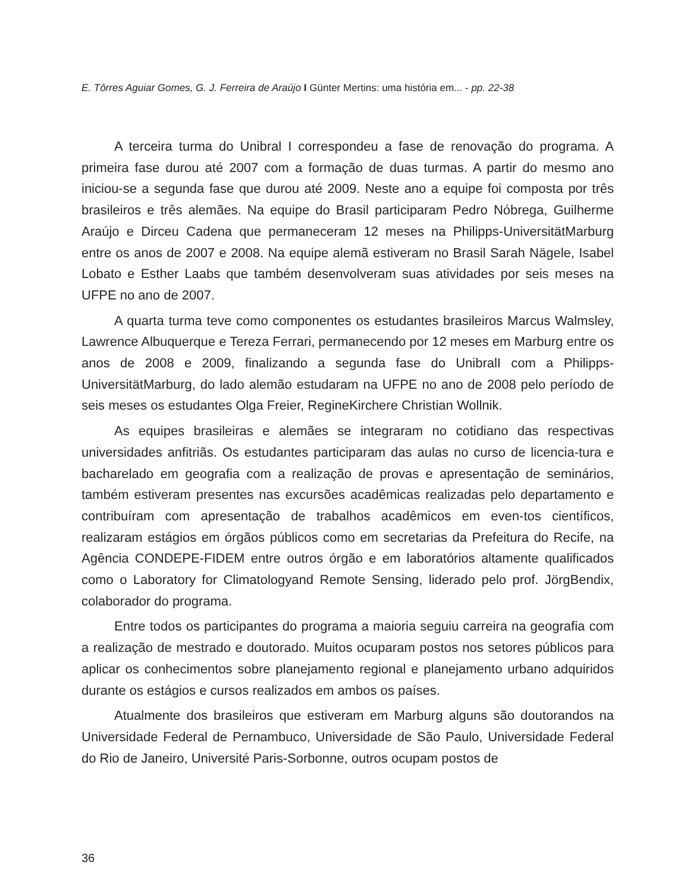E. Tôrres Aguiar Gomes, G. J. Ferreira de Araújo I Günter Mertins: uma história em... - pp. 22-38
A terceira turma do Unibral I correspondeu a fase de renovação do programa. A primeira fase durou até 2007 com a formação de duas turmas. A partir do mesmo ano iniciou-se a segunda fase que durou até 2009. Neste ano a equipe foi composta por três brasileiros e três alemães. Na equipe do Brasil participaram Pedro Nóbrega, Guilherme Araújo e Dirceu Cadena que permaneceram 12 meses na Philipps-UniversitätMarburg entre os anos de 2007 e 2008. Na equipe alemã estiveram no Brasil Sarah Nägele, Isabel Lobato e Esther Laabs que também desenvolveram suas atividades por seis meses na UFPE no ano de 2007.
A quarta turma teve como componentes os estudantes brasileiros Marcus Walmsley, Lawrence Albuquerque e Tereza Ferrari, permanecendo por 12 meses em Marburg entre os anos de 2008 e 2009, finalizando a segunda fase do UnibralI com a Philipps-UniversitätMarburg, do lado alemão estudaram na UFPE no ano de 2008 pelo período de seis meses os estudantes Olga Freier, RegineKirchere Christian Wollnik.
As equipes brasileiras e alemães se integraram no cotidiano das respectivas universidades anfitriãs. Os estudantes participaram das aulas no curso de licencia-tura e bacharelado em geografia com a realização de provas e apresentação de seminários, também estiveram presentes nas excursões acadêmicas realizadas pelo departamento e contribuíram com apresentação de trabalhos acadêmicos em even-tos científicos, realizaram estágios em órgãos públicos como em secretarias da Prefeitura do Recife, na Agência CONDEPE-FIDEM entre outros órgão e em laboratórios altamente qualificados como o Laboratory for Climatologyand Remote Sensing, liderado pelo prof. JörgBendix, colaborador do programa.
Entre todos os participantes do programa a maioria seguiu carreira na geografia com a realização de mestrado e doutorado. Muitos ocuparam postos nos setores públicos para aplicar os conhecimentos sobre planejamento regional e planejamento urbano adquiridos durante os estágios e cursos realizados em ambos os países.
Atualmente dos brasileiros que estiveram em Marburg alguns são doutorandos na Universidade Federal de Pernambuco, Universidade de São Paulo, Universidade Federal do Rio de Janeiro, Université Paris-Sorbonne, outros ocupam postos de
36